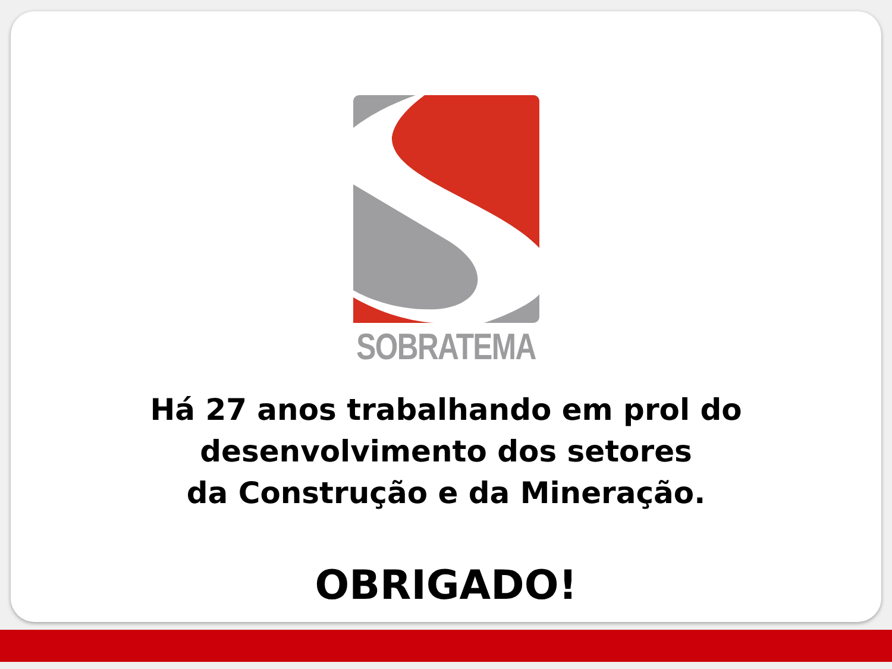SOBRATEMA
Há 27 anos trabalhando em prol do
desenvolvimento dos setores
da Construção e da Mineração.
OBRIGADO!